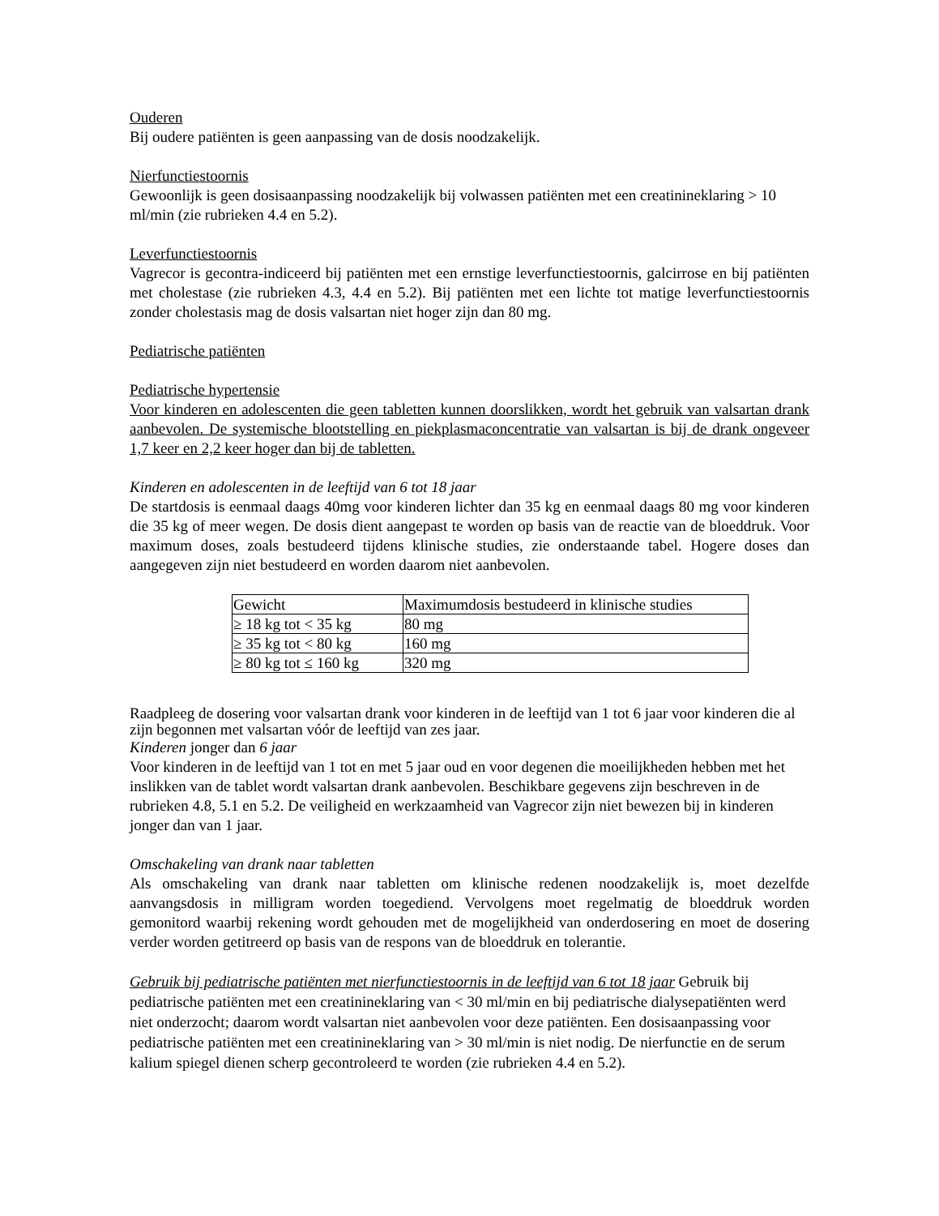Ouderen
Bij oudere patiënten is geen aanpassing van de dosis noodzakelijk.
Nierfunctiestoornis
Gewoonlijk is geen dosisaanpassing noodzakelijk bij volwassen patiënten met een creatinineklaring > 10 ml/min (zie rubrieken 4.4 en 5.2).
Leverfunctiestoornis
Vagrecor is gecontra-indiceerd bij patiënten met een ernstige leverfunctiestoornis, galcirrose en bij patiënten met cholestase (zie rubrieken 4.3, 4.4 en 5.2). Bij patiënten met een lichte tot matige leverfunctiestoornis zonder cholestasis mag de dosis valsartan niet hoger zijn dan 80 mg.
Pediatrische patiënten
Pediatrische hypertensie
Voor kinderen en adolescenten die geen tabletten kunnen doorslikken, wordt het gebruik van valsartan drank aanbevolen. De systemische blootstelling en piekplasmaconcentratie van valsartan is bij de drank ongeveer 1,7 keer en 2,2 keer hoger dan bij de tabletten.
Kinderen en adolescenten in de leeftijd van 6 tot 18 jaar
De startdosis is eenmaal daags 40mg voor kinderen lichter dan 35 kg en eenmaal daags 80 mg voor kinderen die 35 kg of meer wegen. De dosis dient aangepast te worden op basis van de reactie van de bloeddruk. Voor maximum doses, zoals bestudeerd tijdens klinische studies, zie onderstaande tabel. Hogere doses dan aangegeven zijn niet bestudeerd en worden daarom niet aanbevolen.
| Gewicht | Maximumdosis bestudeerd in klinische studies |
| ≥ 18 kg tot < 35 kg | 80 mg |
| ≥ 35 kg tot < 80 kg | 160 mg |
| ≥ 80 kg tot ≤ 160 kg | 320 mg |
Raadpleeg de dosering voor valsartan drank voor kinderen in de leeftijd van 1 tot 6 jaar voor kinderen die al zijn begonnen met valsartan vóór de leeftijd van zes jaar.
Kinderen jonger dan 6 jaar
Voor kinderen in de leeftijd van 1 tot en met 5 jaar oud en voor degenen die moeilijkheden hebben met het inslikken van de tablet wordt valsartan drank aanbevolen. Beschikbare gegevens zijn beschreven in de rubrieken 4.8, 5.1 en 5.2. De veiligheid en werkzaamheid van Vagrecor zijn niet bewezen bij in kinderen jonger dan van 1 jaar.
Omschakeling van drank naar tabletten
Als omschakeling van drank naar tabletten om klinische redenen noodzakelijk is, moet dezelfde aanvangsdosis in milligram worden toegediend. Vervolgens moet regelmatig de bloeddruk worden gemonitord waarbij rekening wordt gehouden met de mogelijkheid van onderdosering en moet de dosering verder worden getitreerd op basis van de respons van de bloeddruk en tolerantie.
Gebruik bij pediatrische patiënten met nierfunctiestoornis in de leeftijd van 6 tot 18 jaar Gebruik bij pediatrische patiënten met een creatinineklaring van < 30 ml/min en bij pediatrische dialysepatiënten werd niet onderzocht; daarom wordt valsartan niet aanbevolen voor deze patiënten. Een dosisaanpassing voor pediatrische patiënten met een creatinineklaring van > 30 ml/min is niet nodig. De nierfunctie en de serum kalium spiegel dienen scherp gecontroleerd te worden (zie rubrieken 4.4 en 5.2).